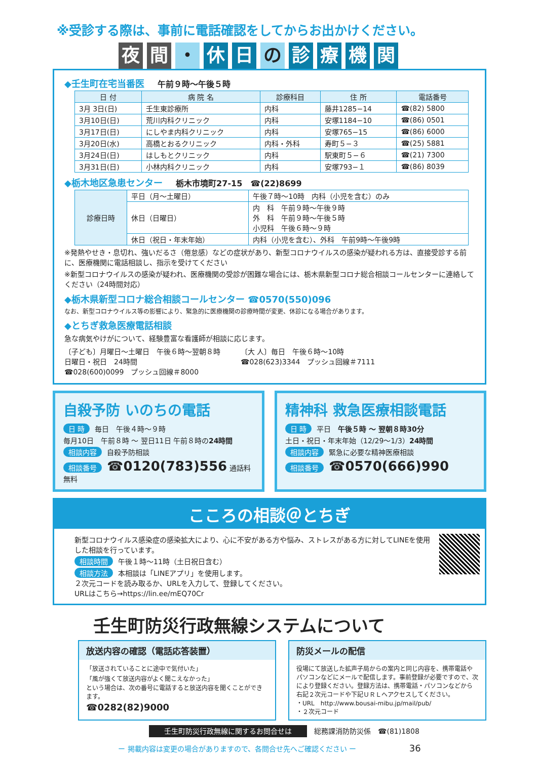※受診する際は、事前に電話確認をしてからお出かけください。
夜間 ・ 休 日 の 診療機関
◆壬生町在宅当番医 午前９時〜午後５時
| 日 付 | 病 院 名 | 診療科目 | 住 所 | 電話番号 |
| --- | --- | --- | --- | --- |
| 3月 3日(日) | 壬生東診療所 | 内科 | 藤井1285−14 | ☎(82) 5800 |
| 3月10日(日) | 荒川内科クリニック | 内科 | 安塚1184−10 | ☎(86) 0501 |
| 3月17日(日) | にしやま内科クリニック | 内科 | 安塚765−15 | ☎(86) 6000 |
| 3月20日(水) | 高橋とおるクリニック | 内科・外科 | 寿町５−３ | ☎(25) 5881 |
| 3月24日(日) | はしもとクリニック | 内科 | 駅東町５−６ | ☎(21) 7300 |
| 3月31日(日) | 小林内科クリニック | 内科 | 安塚793−１ | ☎(86) 8039 |
◆栃木地区急患センター 栃木市境町27-15　☎(22)8699
| 診療日時 | 平日（月〜土曜日） | 午後７時〜10時 内科（小児を含む）のみ |
| | 休日（日曜日） | 内 科 午前９時〜午後９時 外 科 午前９時〜午後５時 小児科 午後６時〜９時 |
| | 休日（祝日・年末年始） | 内科（小児を含む）、外科 午前9時〜午後9時 |
※発熱やせき・息切れ、強いだるさ（倦怠感）などの症状があり、新型コロナウイルスの感染が疑われる方は、直接受診する前に、医療機関に電話相談し、指示を受けてください
※新型コロナウイルスの感染が疑われ、医療機関の受診が困難な場合には、栃木県新型コロナ総合相談コールセンターに連絡してください（24時間対応）
◆栃木県新型コロナ総合相談コールセンター ☎0570(550)096
なお、新型コロナウイルス等の影響により、緊急的に医療機関の診療時間が変更、休診になる場合があります。
◆とちぎ救急医療電話相談
急な病気やけがについて、経験豊富な看護師が相談に応じます。
〔子ども〕月曜日〜土曜日　午後６時〜翌朝８時
日曜日・祝日　24時間
☎028(600)0099　プッシュ回線＃8000
〔大 人〕毎日　午後６時〜10時
☎028(623)3344　プッシュ回線＃7111
自殺予防 いのちの電話
日 時 毎日　午後４時〜９時
毎月10日　午前８時 〜 翌日11日 午前８時の24時間
相談内容 自殺予防相談
相談番号 ☎0120(783)556 通話料無料
精神科 救急医療相談電話
日 時 平日　午後５時 〜 翌朝８時30分
土日・祝日・年末年始（12/29〜1/3）24時間
相談内容 緊急に必要な精神医療相談
相談番号 ☎0570(666)990
こころの相談＠とちぎ
新型コロナウイルス感染症の感染拡大により、心に不安がある方や悩み、ストレスがある方に対してLINEを使用した相談を行っています。
相談時間 午後１時〜11時（土日祝日含む）
相談方法 本相談は「LINEアプリ」を使用します。
２次元コードを読み取るか、URLを入力して、登録してください。
URLはこちら→https://lin.ee/mEQ70Cr
壬生町防災行政無線システムについて
放送内容の確認（電話応答装置）
「放送されていることに途中で気付いた」
「風が強くて放送内容がよく聞こえなかった」
という場合は、次の番号に電話すると放送内容を聞くことができます。
☎0282(82)9000
防災メールの配信
役場にて放送した拡声子局からの案内と同じ内容を、携帯電話やパソコンなどにメールで配信します。事前登録が必要ですので、次により登録ください。登録方法は、携帯電話・パソコンなどから右記２次元コードや下記ＵＲＬへアクセスしてください。
・URL　http://www.bousai-mibu.jp/mail/pub/
・２次元コード
壬生町防災行政無線に関するお問合せは　総務課消防防災係　☎(81)1808
ー 掲載内容は変更の場合がありますので、各問合せ先へご確認ください ー 36